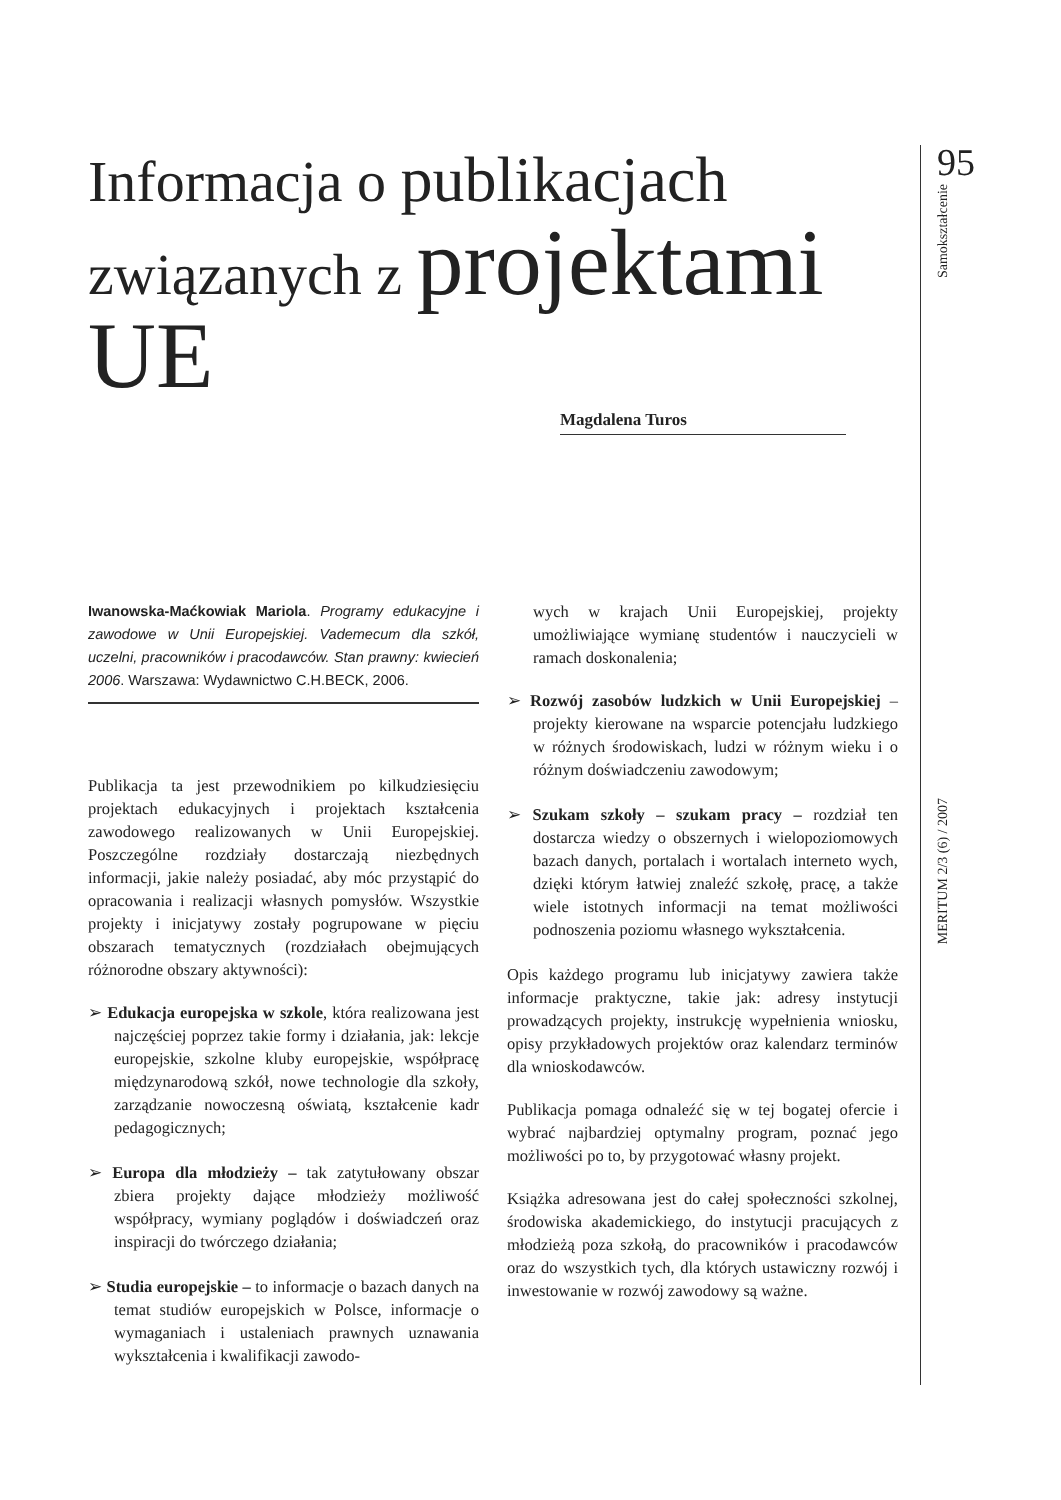95
Samokształcenie
MERITUM 2/3 (6) / 2007
Informacja o publikacjach
związanych z projektami UE
Magdalena Turos
Iwanowska-Maćkowiak Mariola. Programy edukacyjne i zawodowe w Unii Europejskiej. Vademecum dla szkół, uczelni, pracowników i pracodawców. Stan prawny: kwiecień 2006. Warszawa: Wydawnictwo C.H.BECK, 2006.
Publikacja ta jest przewodnikiem po kilkudziesięciu projektach edukacyjnych i projektach kształcenia zawodowego realizowanych w Unii Europejskiej. Poszczególne rozdziały dostarczają niezbędnych informacji, jakie należy posiadać, aby móc przystąpić do opracowania i realizacji własnych pomysłów. Wszystkie projekty i inicjatywy zostały pogrupowane w pięciu obszarach tematycznych (rozdziałach obejmujących różnorodne obszary aktywności):
➢ Edukacja europejska w szkole, która realizowana jest najczęściej poprzez takie formy i działania, jak: lekcje europejskie, szkolne kluby europejskie, współpracę międzynarodową szkół, nowe technologie dla szkoły, zarządzanie nowoczesną oświatą, kształcenie kadr pedagogicznych;
➢ Europa dla młodzieży – tak zatytułowany obszar zbiera projekty dające młodzieży możliwość współpracy, wymiany poglądów i doświadczeń oraz inspiracji do twórczego działania;
➢ Studia europejskie – to informacje o bazach danych na temat studiów europejskich w Polsce, informacje o wymaganiach i ustaleniach prawnych uznawania wykształcenia i kwalifikacji zawodo-
wych w krajach Unii Europejskiej, projekty umożliwiające wymianę studentów i nauczycieli w ramach doskonalenia;
➢ Rozwój zasobów ludzkich w Unii Europejskiej – projekty kierowane na wsparcie potencjału ludzkiego w różnych środowiskach, ludzi w różnym wieku i o różnym doświadczeniu zawodowym;
➢ Szukam szkoły – szukam pracy – rozdział ten dostarcza wiedzy o obszernych i wielopoziomowych bazach danych, portalach i wortalach interneto wych, dzięki którym łatwiej znaleźć szkołę, pracę, a także wiele istotnych informacji na temat możliwości podnoszenia poziomu własnego wykształcenia.
Opis każdego programu lub inicjatywy zawiera także informacje praktyczne, takie jak: adresy instytucji prowadzących projekty, instrukcję wypełnienia wniosku, opisy przykładowych projektów oraz kalendarz terminów dla wnioskodawców.
Publikacja pomaga odnaleźć się w tej bogatej ofercie i wybrać najbardziej optymalny program, poznać jego możliwości po to, by przygotować własny projekt.
Książka adresowana jest do całej społeczności szkolnej, środowiska akademickiego, do instytucji pracujących z młodzieżą poza szkołą, do pracowników i pracodawców oraz do wszystkich tych, dla których ustawiczny rozwój i inwestowanie w rozwój zawodowy są ważne.